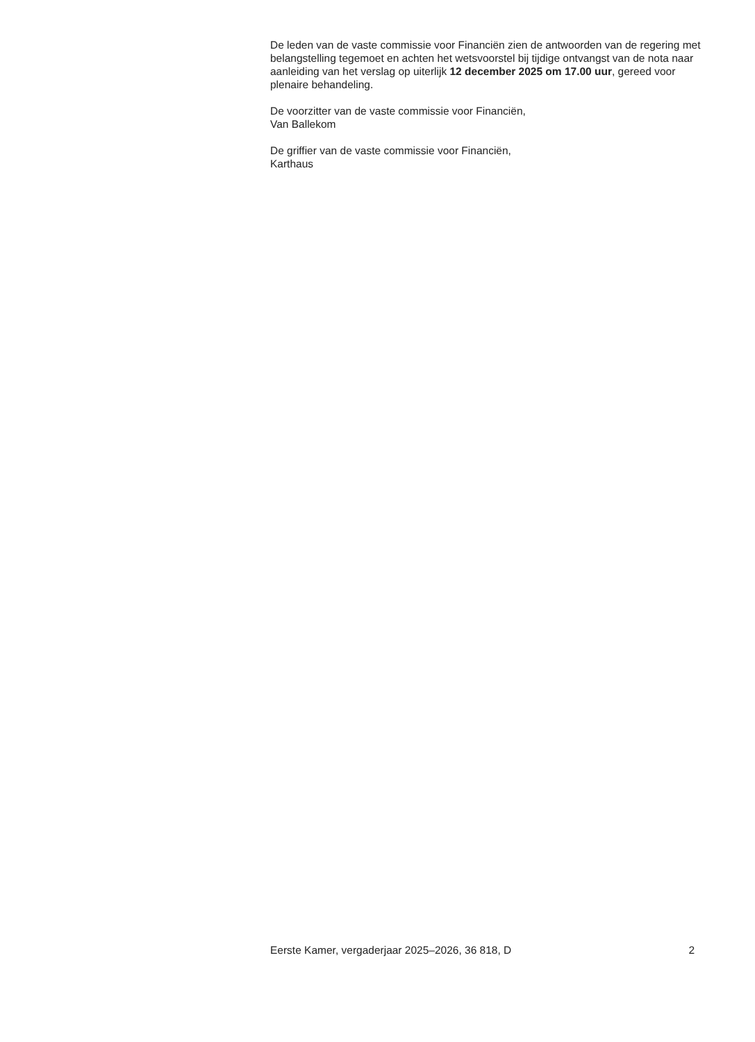De leden van de vaste commissie voor Financiën zien de antwoorden van de regering met belangstelling tegemoet en achten het wetsvoorstel bij tijdige ontvangst van de nota naar aanleiding van het verslag op uiterlijk 12 december 2025 om 17.00 uur, gereed voor plenaire behandeling.
De voorzitter van de vaste commissie voor Financiën,
Van Ballekom
De griffier van de vaste commissie voor Financiën,
Karthaus
Eerste Kamer, vergaderjaar 2025–2026, 36 818, D 2